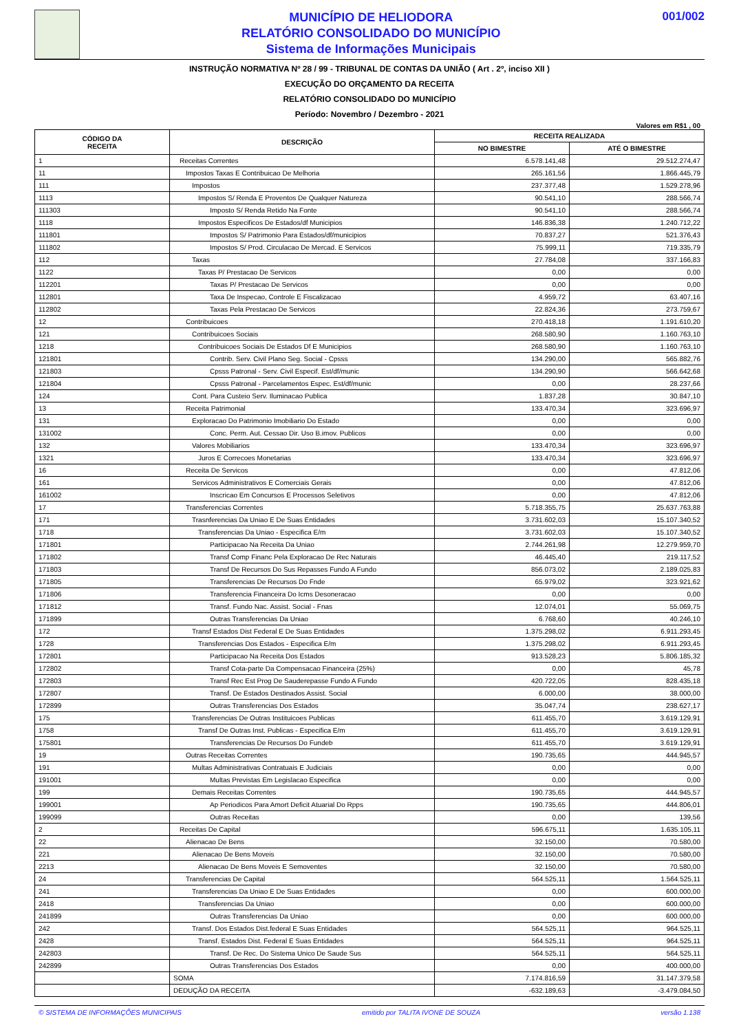MUNICÍPIO DE HELIODORA
RELATÓRIO CONSOLIDADO DO MUNICÍPIO
Sistema de Informações Municipais
001/002
INSTRUÇÃO NORMATIVA Nº 28 / 99 - TRIBUNAL DE CONTAS DA UNIÃO ( Art . 2º, inciso XII )
EXECUÇÃO DO ORÇAMENTO DA RECEITA
RELATÓRIO CONSOLIDADO DO MUNICÍPIO
Período: Novembro / Dezembro - 2021
Valores em R$1 , 00
| CÓDIGO DA RECEITA | DESCRIÇÃO | RECEITA REALIZADA | |
| --- | --- | --- | --- |
| | | NO BIMESTRE | ATÉ O BIMESTRE |
| 1 | Receitas Correntes | 6.578.141,48 | 29.512.274,47 |
| 11 | Impostos Taxas E Contribuicao De Melhoria | 265.161,56 | 1.866.445,79 |
| 111 | Impostos | 237.377,48 | 1.529.278,96 |
| 1113 | Impostos S/ Renda E Proventos De Qualquer Natureza | 90.541,10 | 288.566,74 |
| 111303 | Imposto S/ Renda Retido Na Fonte | 90.541,10 | 288.566,74 |
| 1118 | Impostos Especificos De Estados/df Municipios | 146.836,38 | 1.240.712,22 |
| 111801 | Impostos S/ Patrimonio Para Estados/df/municipios | 70.837,27 | 521.376,43 |
| 111802 | Impostos S/ Prod. Circulacao De Mercad. E Servicos | 75.999,11 | 719.335,79 |
| 112 | Taxas | 27.784,08 | 337.166,83 |
| 1122 | Taxas P/ Prestacao De Servicos | 0,00 | 0,00 |
| 112201 | Taxas P/ Prestacao De Servicos | 0,00 | 0,00 |
| 112801 | Taxa De Inspecao, Controle E Fiscalizacao | 4.959,72 | 63.407,16 |
| 112802 | Taxas Pela Prestacao De Servicos | 22.824,36 | 273.759,67 |
| 12 | Contribuicoes | 270.418,18 | 1.191.610,20 |
| 121 | Contribuicoes Sociais | 268.580,90 | 1.160.763,10 |
| 1218 | Contribuicoes Sociais De Estados Df E Municipios | 268.580,90 | 1.160.763,10 |
| 121801 | Contrib. Serv. Civil Plano Seg. Social - Cpsss | 134.290,00 | 565.882,76 |
| 121803 | Cpsss Patronal - Serv. Civil Especif. Est/df/munic | 134.290,90 | 566.642,68 |
| 121804 | Cpsss Patronal - Parcelamentos Espec. Est/df/munic | 0,00 | 28.237,66 |
| 124 | Cont. Para Custeio Serv. Iluminacao Publica | 1.837,28 | 30.847,10 |
| 13 | Receita Patrimonial | 133.470,34 | 323.696,97 |
| 131 | Exploracao Do Patrimonio Imobiliario Do Estado | 0,00 | 0,00 |
| 131002 | Conc. Perm. Aut. Cessao Dir. Uso B.imov. Publicos | 0,00 | 0,00 |
| 132 | Valores Mobiliarios | 133.470,34 | 323.696,97 |
| 1321 | Juros E Correcoes Monetarias | 133.470,34 | 323.696,97 |
| 16 | Receita De Servicos | 0,00 | 47.812,06 |
| 161 | Servicos Administrativos E Comerciais Gerais | 0,00 | 47.812,06 |
| 161002 | Inscricao Em Concursos E Processos Seletivos | 0,00 | 47.812,06 |
| 17 | Transferencias Correntes | 5.718.355,75 | 25.637.763,88 |
| 171 | Trasnferencias Da Uniao E De Suas Entidades | 3.731.602,03 | 15.107.340,52 |
| 1718 | Transferencias Da Uniao - Especifica E/m | 3.731.602,03 | 15.107.340,52 |
| 171801 | Participacao Na Receita Da Uniao | 2.744.261,98 | 12.279.959,70 |
| 171802 | Transf Comp Financ Pela Exploracao De Rec Naturais | 46.445,40 | 219.117,52 |
| 171803 | Transf De Recursos Do Sus Repasses Fundo A Fundo | 856.073,02 | 2.189.025,83 |
| 171805 | Transferencias De Recursos Do Fnde | 65.979,02 | 323.921,62 |
| 171806 | Transferencia Financeira Do Icms Desoneracao | 0,00 | 0,00 |
| 171812 | Transf. Fundo Nac. Assist. Social - Fnas | 12.074,01 | 55.069,75 |
| 171899 | Outras Transferencias Da Uniao | 6.768,60 | 40.246,10 |
| 172 | Transf Estados Dist Federal E De Suas Entidades | 1.375.298,02 | 6.911.293,45 |
| 1728 | Transferencias Dos Estados - Especifica E/m | 1.375.298,02 | 6.911.293,45 |
| 172801 | Participacao Na Receita Dos Estados | 913.528,23 | 5.806.185,32 |
| 172802 | Transf Cota-parte Da Compensacao Financeira (25%) | 0,00 | 45,78 |
| 172803 | Transf Rec Est Prog De Sauderepasse Fundo A Fundo | 420.722,05 | 828.435,18 |
| 172807 | Transf. De Estados Destinados Assist. Social | 6.000,00 | 38.000,00 |
| 172899 | Outras Transferencias Dos Estados | 35.047,74 | 238.627,17 |
| 175 | Transferencias De Outras Instituicoes Publicas | 611.455,70 | 3.619.129,91 |
| 1758 | Transf De Outras Inst. Publicas - Especifica E/m | 611.455,70 | 3.619.129,91 |
| 175801 | Transferencias De Recursos Do Fundeb | 611.455,70 | 3.619.129,91 |
| 19 | Outras Receitas Correntes | 190.735,65 | 444.945,57 |
| 191 | Multas Administrativas Contratuais E Judiciais | 0,00 | 0,00 |
| 191001 | Multas Previstas Em Legislacao Especifica | 0,00 | 0,00 |
| 199 | Demais Receitas Correntes | 190.735,65 | 444.945,57 |
| 199001 | Ap Periodicos Para Amort Deficit Atuarial Do Rpps | 190.735,65 | 444.806,01 |
| 199099 | Outras Receitas | 0,00 | 139,56 |
| 2 | Receitas De Capital | 596.675,11 | 1.635.105,11 |
| 22 | Alienacao De Bens | 32.150,00 | 70.580,00 |
| 221 | Alienacao De Bens Moveis | 32.150,00 | 70.580,00 |
| 2213 | Alienacao De Bens Moveis E Semoventes | 32.150,00 | 70.580,00 |
| 24 | Transferencias De Capital | 564.525,11 | 1.564.525,11 |
| 241 | Transferencias Da Uniao E De Suas Entidades | 0,00 | 600.000,00 |
| 2418 | Transferencias Da Uniao | 0,00 | 600.000,00 |
| 241899 | Outras Transferencias Da Uniao | 0,00 | 600.000,00 |
| 242 | Transf. Dos Estados Dist.federal E Suas Entidades | 564.525,11 | 964.525,11 |
| 2428 | Transf. Estados Dist. Federal E Suas Entidades | 564.525,11 | 964.525,11 |
| 242803 | Transf. De Rec. Do Sistema Unico De Saude Sus | 564.525,11 | 564.525,11 |
| 242899 | Outras Transferencias Dos Estados | 0,00 | 400.000,00 |
| | SOMA | 7.174.816,59 | 31.147.379,58 |
| | DEDUÇÃO DA RECEITA | -632.189,63 | -3.479.084,50 |
© SISTEMA DE INFORMAÇÕES MUNICIPAIS emitido por TALITA IVONE DE SOUZA versão 1.138